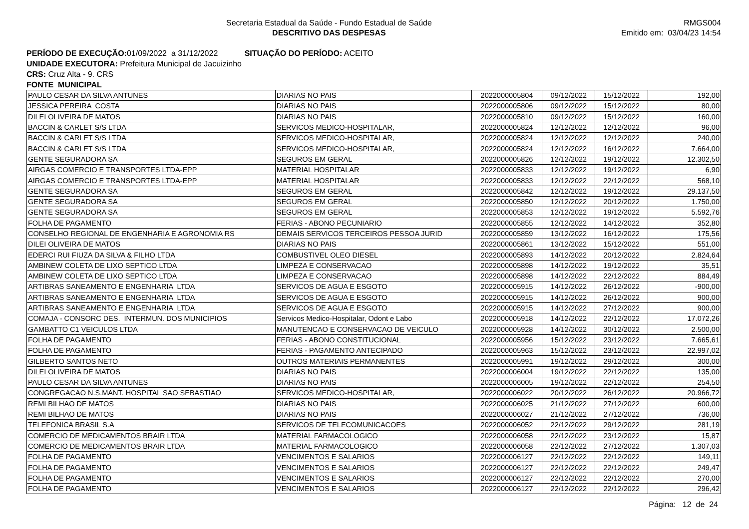Secretaria Estadual da Saúde - Fundo Estadual de Saúde
DESCRITIVO DAS DESPESAS
RMGS004
Emitido em: 03/04/23 14:54
PERÍODO DE EXECUÇÃO: 01/09/2022 a 31/12/2022 SITUAÇÃO DO PERÍODO: ACEITO
UNIDADE EXECUTORA: Prefeitura Municipal de Jacuizinho
CRS: Cruz Alta - 9. CRS
FONTE MUNICIPAL
| PAULO CESAR DA SILVA ANTUNES | DIARIAS NO PAIS | 2022000005804 | 09/12/2022 | 15/12/2022 | 192,00 |
| JESSICA PEREIRA COSTA | DIARIAS NO PAIS | 2022000005806 | 09/12/2022 | 15/12/2022 | 80,00 |
| DILEI OLIVEIRA DE MATOS | DIARIAS NO PAIS | 2022000005810 | 09/12/2022 | 15/12/2022 | 160,00 |
| BACCIN & CARLET S/S LTDA | SERVICOS MEDICO-HOSPITALAR, | 2022000005824 | 12/12/2022 | 12/12/2022 | 96,00 |
| BACCIN & CARLET S/S LTDA | SERVICOS MEDICO-HOSPITALAR, | 2022000005824 | 12/12/2022 | 12/12/2022 | 240,00 |
| BACCIN & CARLET S/S LTDA | SERVICOS MEDICO-HOSPITALAR, | 2022000005824 | 12/12/2022 | 16/12/2022 | 7.664,00 |
| GENTE SEGURADORA SA | SEGUROS EM GERAL | 2022000005826 | 12/12/2022 | 19/12/2022 | 12.302,50 |
| AIRGAS COMERCIO E TRANSPORTES LTDA-EPP | MATERIAL HOSPITALAR | 2022000005833 | 12/12/2022 | 19/12/2022 | 6,90 |
| AIRGAS COMERCIO E TRANSPORTES LTDA-EPP | MATERIAL HOSPITALAR | 2022000005833 | 12/12/2022 | 22/12/2022 | 568,10 |
| GENTE SEGURADORA SA | SEGUROS EM GERAL | 2022000005842 | 12/12/2022 | 19/12/2022 | 29.137,50 |
| GENTE SEGURADORA SA | SEGUROS EM GERAL | 2022000005850 | 12/12/2022 | 20/12/2022 | 1.750,00 |
| GENTE SEGURADORA SA | SEGUROS EM GERAL | 2022000005853 | 12/12/2022 | 19/12/2022 | 5.592,76 |
| FOLHA DE PAGAMENTO | FERIAS - ABONO PECUNIARIO | 2022000005855 | 12/12/2022 | 14/12/2022 | 352,80 |
| CONSELHO REGIONAL DE ENGENHARIA E AGRONOMIA RS | DEMAIS SERVICOS TERCEIROS PESSOA JURID | 2022000005859 | 13/12/2022 | 16/12/2022 | 175,56 |
| DILEI OLIVEIRA DE MATOS | DIARIAS NO PAIS | 2022000005861 | 13/12/2022 | 15/12/2022 | 551,00 |
| EDERCI RUI FIUZA DA SILVA & FILHO LTDA | COMBUSTIVEL OLEO DIESEL | 2022000005893 | 14/12/2022 | 20/12/2022 | 2.824,64 |
| AMBINEW COLETA DE LIXO SEPTICO LTDA | LIMPEZA E CONSERVACAO | 2022000005898 | 14/12/2022 | 19/12/2022 | 35,51 |
| AMBINEW COLETA DE LIXO SEPTICO LTDA | LIMPEZA E CONSERVACAO | 2022000005898 | 14/12/2022 | 22/12/2022 | 884,49 |
| ARTIBRAS SANEAMENTO E ENGENHARIA LTDA | SERVICOS DE AGUA E ESGOTO | 2022000005915 | 14/12/2022 | 26/12/2022 | -900,00 |
| ARTIBRAS SANEAMENTO E ENGENHARIA LTDA | SERVICOS DE AGUA E ESGOTO | 2022000005915 | 14/12/2022 | 26/12/2022 | 900,00 |
| ARTIBRAS SANEAMENTO E ENGENHARIA LTDA | SERVICOS DE AGUA E ESGOTO | 2022000005915 | 14/12/2022 | 27/12/2022 | 900,00 |
| COMAJA - CONSORC DES. INTERMUN. DOS MUNICIPIOS | Servicos Medico-Hospitalar, Odont e Labo | 2022000005918 | 14/12/2022 | 22/12/2022 | 17.072,26 |
| GAMBATTO C1 VEICULOS LTDA | MANUTENCAO E CONSERVACAO DE VEICULO | 2022000005928 | 14/12/2022 | 30/12/2022 | 2.500,00 |
| FOLHA DE PAGAMENTO | FERIAS - ABONO CONSTITUCIONAL | 2022000005956 | 15/12/2022 | 23/12/2022 | 7.665,61 |
| FOLHA DE PAGAMENTO | FERIAS - PAGAMENTO ANTECIPADO | 2022000005963 | 15/12/2022 | 23/12/2022 | 22.997,02 |
| GILBERTO SANTOS NETO | OUTROS MATERIAIS PERMANENTES | 2022000005991 | 19/12/2022 | 29/12/2022 | 300,00 |
| DILEI OLIVEIRA DE MATOS | DIARIAS NO PAIS | 2022000006004 | 19/12/2022 | 22/12/2022 | 135,00 |
| PAULO CESAR DA SILVA ANTUNES | DIARIAS NO PAIS | 2022000006005 | 19/12/2022 | 22/12/2022 | 254,50 |
| CONGREGACAO N.S.MANT. HOSPITAL SAO SEBASTIAO | SERVICOS MEDICO-HOSPITALAR, | 2022000006022 | 20/12/2022 | 26/12/2022 | 20.966,72 |
| REMI BILHAO DE MATOS | DIARIAS NO PAIS | 2022000006025 | 21/12/2022 | 27/12/2022 | 600,00 |
| REMI BILHAO DE MATOS | DIARIAS NO PAIS | 2022000006027 | 21/12/2022 | 27/12/2022 | 736,00 |
| TELEFONICA BRASIL S.A | SERVICOS DE TELECOMUNICACOES | 2022000006052 | 22/12/2022 | 29/12/2022 | 281,19 |
| COMERCIO DE MEDICAMENTOS BRAIR LTDA | MATERIAL FARMACOLOGICO | 2022000006058 | 22/12/2022 | 23/12/2022 | 15,87 |
| COMERCIO DE MEDICAMENTOS BRAIR LTDA | MATERIAL FARMACOLOGICO | 2022000006058 | 22/12/2022 | 27/12/2022 | 1.307,03 |
| FOLHA DE PAGAMENTO | VENCIMENTOS E SALARIOS | 2022000006127 | 22/12/2022 | 22/12/2022 | 149,11 |
| FOLHA DE PAGAMENTO | VENCIMENTOS E SALARIOS | 2022000006127 | 22/12/2022 | 22/12/2022 | 249,47 |
| FOLHA DE PAGAMENTO | VENCIMENTOS E SALARIOS | 2022000006127 | 22/12/2022 | 22/12/2022 | 270,00 |
| FOLHA DE PAGAMENTO | VENCIMENTOS E SALARIOS | 2022000006127 | 22/12/2022 | 22/12/2022 | 296,42 |
Página: 12 de 24